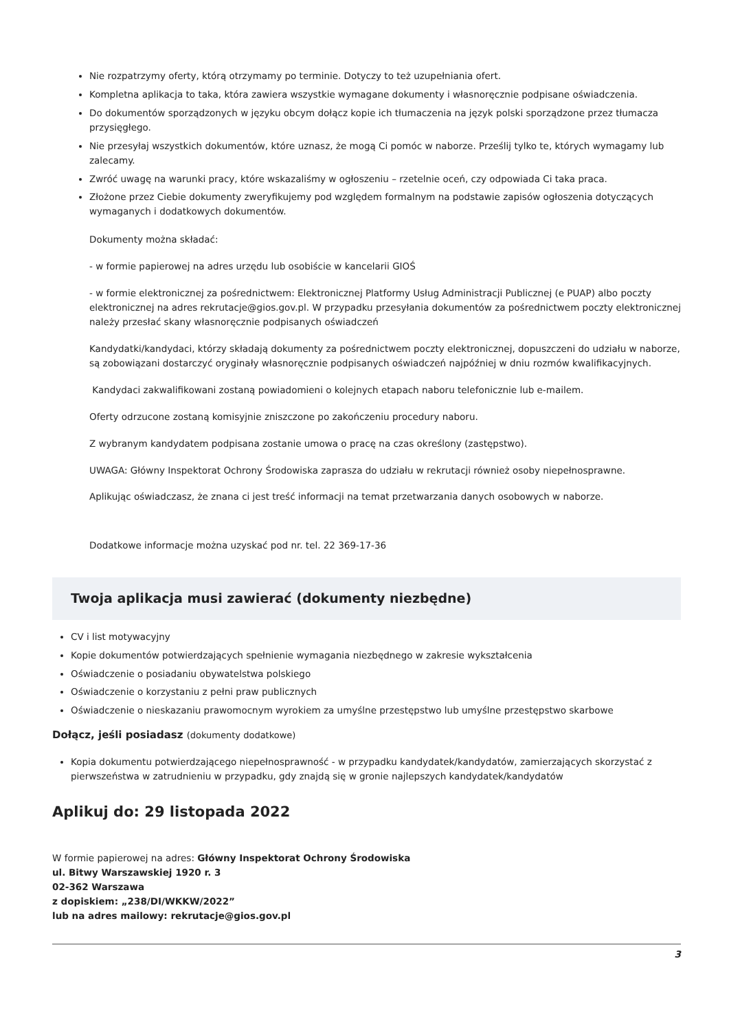Nie rozpatrzymy oferty, którą otrzymamy po terminie. Dotyczy to też uzupełniania ofert.
Kompletna aplikacja to taka, która zawiera wszystkie wymagane dokumenty i własnoręcznie podpisane oświadczenia.
Do dokumentów sporządzonych w języku obcym dołącz kopie ich tłumaczenia na język polski sporządzone przez tłumacza przysięgłego.
Nie przesyłaj wszystkich dokumentów, które uznasz, że mogą Ci pomóc w naborze. Prześlij tylko te, których wymagamy lub zalecamy.
Zwróć uwagę na warunki pracy, które wskazaliśmy w ogłoszeniu – rzetelnie oceń, czy odpowiada Ci taka praca.
Złożone przez Ciebie dokumenty zweryfikujemy pod względem formalnym na podstawie zapisów ogłoszenia dotyczących wymaganych i dodatkowych dokumentów.
Dokumenty można składać:
- w formie papierowej na adres urzędu lub osobiście w kancelarii GIOŚ
- w formie elektronicznej za pośrednictwem: Elektronicznej Platformy Usług Administracji Publicznej (e PUAP) albo poczty elektronicznej na adres rekrutacje@gios.gov.pl. W przypadku przesyłania dokumentów za pośrednictwem poczty elektronicznej należy przesłać skany własnoręcznie podpisanych oświadczeń
Kandydatki/kandydaci, którzy składają dokumenty za pośrednictwem poczty elektronicznej, dopuszczeni do udziału w naborze, są zobowiązani dostarczyć oryginały własnoręcznie podpisanych oświadczeń najpóźniej w dniu rozmów kwalifikacyjnych.
Kandydaci zakwalifikowani zostaną powiadomieni o kolejnych etapach naboru telefonicznie lub e-mailem.
Oferty odrzucone zostaną komisyjnie zniszczone po zakończeniu procedury naboru.
Z wybranym kandydatem podpisana zostanie umowa o pracę na czas określony (zastępstwo).
UWAGA: Główny Inspektorat Ochrony Środowiska zaprasza do udziału w rekrutacji również osoby niepełnosprawne.
Aplikując oświadczasz, że znana ci jest treść informacji na temat przetwarzania danych osobowych w naborze.
Dodatkowe informacje można uzyskać pod nr. tel. 22 369-17-36
Twoja aplikacja musi zawierać (dokumenty niezbędne)
CV i list motywacyjny
Kopie dokumentów potwierdzających spełnienie wymagania niezbędnego w zakresie wykształcenia
Oświadczenie o posiadaniu obywatelstwa polskiego
Oświadczenie o korzystaniu z pełni praw publicznych
Oświadczenie o nieskazaniu prawomocnym wyrokiem za umyślne przestępstwo lub umyślne przestępstwo skarbowe
Dołącz, jeśli posiadasz (dokumenty dodatkowe)
Kopia dokumentu potwierdzającego niepełnosprawność - w przypadku kandydatek/kandydatów, zamierzających skorzystać z pierwszeństwa w zatrudnieniu w przypadku, gdy znajdą się w gronie najlepszych kandydatek/kandydatów
Aplikuj do: 29 listopada 2022
W formie papierowej na adres: Główny Inspektorat Ochrony Środowiska
ul. Bitwy Warszawskiej 1920 r. 3
02-362 Warszawa
z dopiskiem: „238/DI/WKKW/2022”
lub na adres mailowy: rekrutacje@gios.gov.pl
3